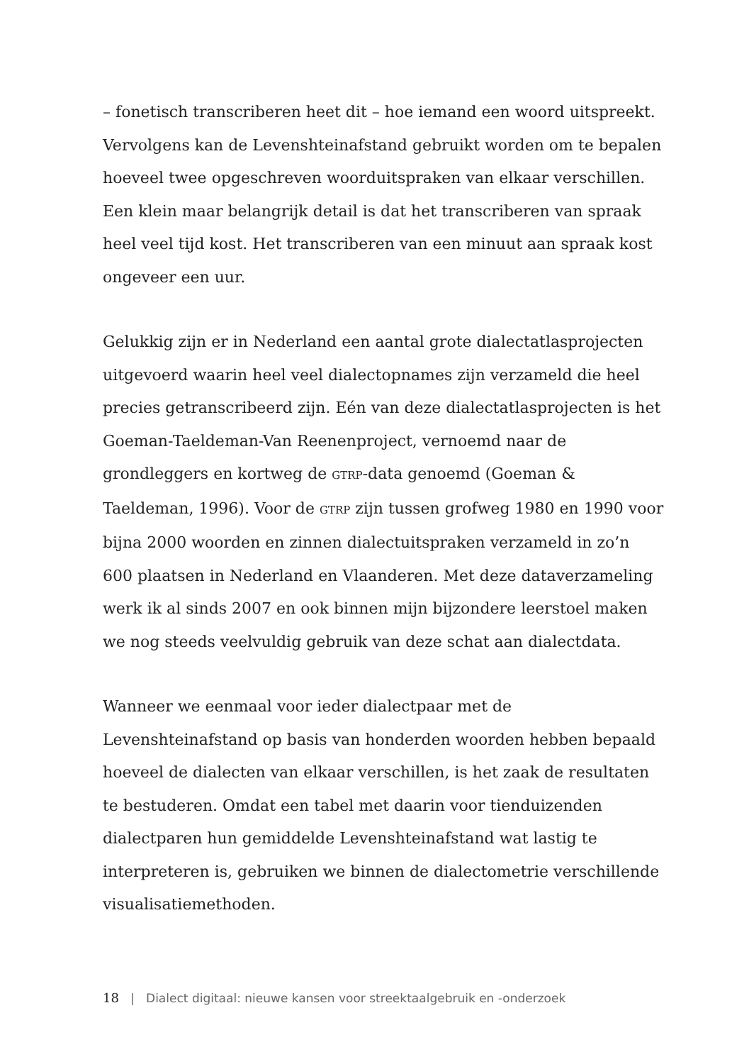– fonetisch transcriberen heet dit – hoe iemand een woord uitspreekt. Vervolgens kan de Levenshteinafstand gebruikt worden om te bepalen hoeveel twee opgeschreven woorduitspraken van elkaar verschillen. Een klein maar belangrijk detail is dat het transcriberen van spraak heel veel tijd kost. Het transcriberen van een minuut aan spraak kost ongeveer een uur.
Gelukkig zijn er in Nederland een aantal grote dialectatlasprojecten uitgevoerd waarin heel veel dialectopnames zijn verzameld die heel precies getranscribeerd zijn. Eén van deze dialectatlasprojecten is het Goeman-Taeldeman-Van Reenenproject, vernoemd naar de grondleggers en kortweg de GTRP-data genoemd (Goeman & Taeldeman, 1996). Voor de GTRP zijn tussen grofweg 1980 en 1990 voor bijna 2000 woorden en zinnen dialectuitspraken verzameld in zo’n 600 plaatsen in Nederland en Vlaanderen. Met deze dataverzameling werk ik al sinds 2007 en ook binnen mijn bijzondere leerstoel maken we nog steeds veelvuldig gebruik van deze schat aan dialectdata.
Wanneer we eenmaal voor ieder dialectpaar met de Levenshteinafstand op basis van honderden woorden hebben bepaald hoeveel de dialecten van elkaar verschillen, is het zaak de resultaten te bestuderen. Omdat een tabel met daarin voor tienduizenden dialectparen hun gemiddelde Levenshteinafstand wat lastig te interpreteren is, gebruiken we binnen de dialectometrie verschillende visualisatiemethoden.
18 | Dialect digitaal: nieuwe kansen voor streektaalgebruik en -onderzoek